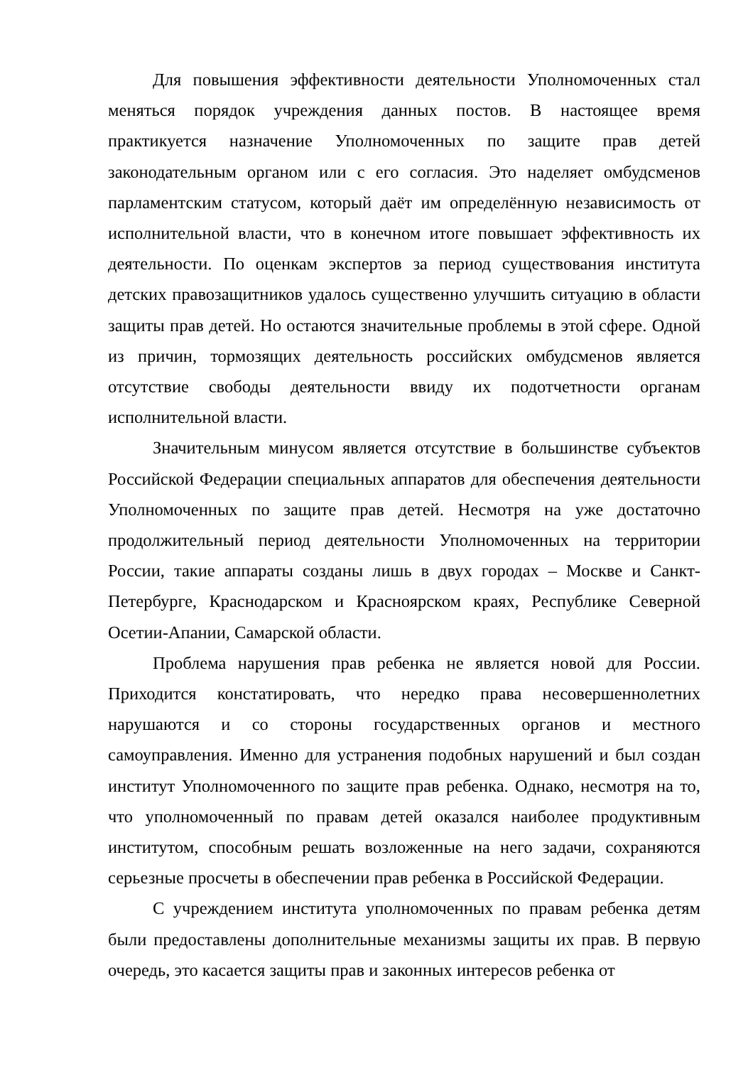Для повышения эффективности деятельности Уполномоченных стал меняться порядок учреждения данных постов. В настоящее время практикуется назначение Уполномоченных по защите прав детей законодательным органом или с его согласия. Это наделяет омбудсменов парламентским статусом, который даёт им определённую независимость от исполнительной власти, что в конечном итоге повышает эффективность их деятельности. По оценкам экспертов за период существования института детских правозащитников удалось существенно улучшить ситуацию в области защиты прав детей. Но остаются значительные проблемы в этой сфере. Одной из причин, тормозящих деятельность российских омбудсменов является отсутствие свободы деятельности ввиду их подотчетности органам исполнительной власти.
Значительным минусом является отсутствие в большинстве субъектов Российской Федерации специальных аппаратов для обеспечения деятельности Уполномоченных по защите прав детей. Несмотря на уже достаточно продолжительный период деятельности Уполномоченных на территории России, такие аппараты созданы лишь в двух городах – Москве и Санкт-Петербурге, Краснодарском и Красноярском краях, Республике Северной Осетии-Апании, Самарской области.
Проблема нарушения прав ребенка не является новой для России. Приходится констатировать, что нередко права несовершеннолетних нарушаются и со стороны государственных органов и местного самоуправления. Именно для устранения подобных нарушений и был создан институт Уполномоченного по защите прав ребенка. Однако, несмотря на то, что уполномоченный по правам детей оказался наиболее продуктивным институтом, способным решать возложенные на него задачи, сохраняются серьезные просчеты в обеспечении прав ребенка в Российской Федерации.
С учреждением института уполномоченных по правам ребенка детям были предоставлены дополнительные механизмы защиты их прав. В первую очередь, это касается защиты прав и законных интересов ребенка от